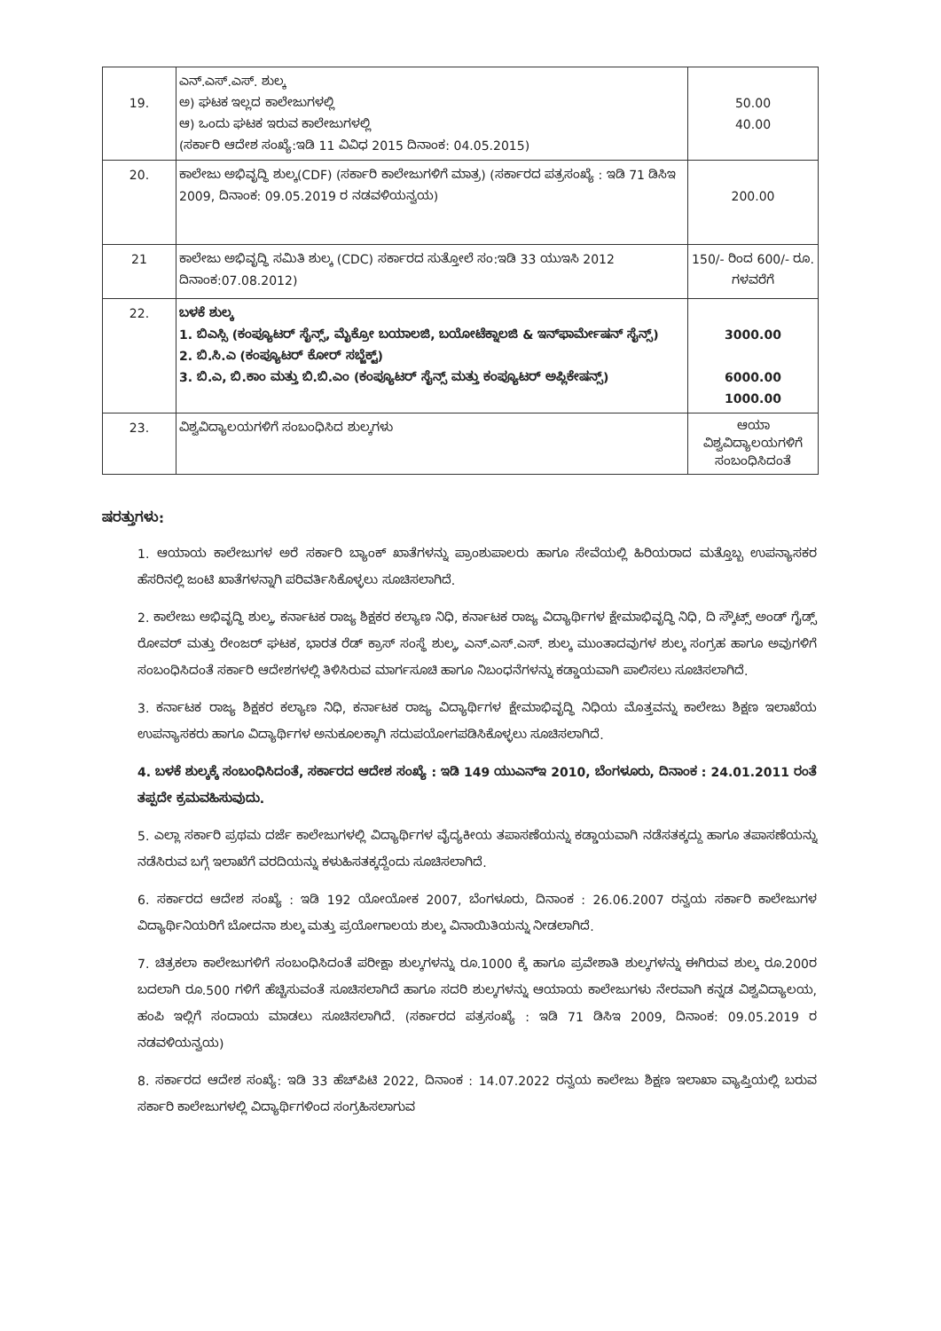| 19. | ಎನ್.ಎಸ್.ಎಸ್. ಶುಲ್ಕ ಅ) ಘಟಕ ಇಲ್ಲದ ಕಾಲೇಜುಗಳಲ್ಲಿ ಆ) ಒಂದು ಘಟಕ ಇರುವ ಕಾಲೇಜುಗಳಲ್ಲಿ (ಸರ್ಕಾರಿ ಆದೇಶ ಸಂಖ್ಯೆ:ಇಡಿ 11 ವಿವಿಧ 2015 ದಿನಾಂಕ: 04.05.2015) | 50.00 40.00 |
| 20. | ಕಾಲೇಜು ಅಭಿವೃದ್ಧಿ ಶುಲ್ಕ(CDF) (ಸರ್ಕಾರಿ ಕಾಲೇಜುಗಳಿಗೆ ಮಾತ್ರ) (ಸರ್ಕಾರದ ಪತ್ರಸಂಖ್ಯೆ : ಇಡಿ 71 ಡಿಸಿಇ 2009, ದಿನಾಂಕ: 09.05.2019 ರ ನಡವಳಿಯನ್ವಯ) | 200.00 |
| 21 | ಕಾಲೇಜು ಅಭಿವೃದ್ಧಿ ಸಮಿತಿ ಶುಲ್ಕ (CDC) ಸರ್ಕಾರದ ಸುತ್ತೋಲೆ ಸಂ:ಇಡಿ 33 ಯುಇಸಿ 2012 ದಿನಾಂಕ:07.08.2012) | 150/- ರಿಂದ 600/- ರೂ. ಗಳವರೆಗೆ |
| 22. | ಬಳಕೆ ಶುಲ್ಕ 1. ಬಿಎಸ್ಸಿ (ಕಂಪ್ಯೂಟರ್ ಸೈನ್ಸ್, ಮೈಕ್ರೋ ಬಯಾಲಜಿ, ಬಯೋಟೆಕ್ನಾಲಜಿ & ಇನ್‌ಫಾರ್ಮೇಷನ್ ಸೈನ್ಸ್) 2. ಬಿ.ಸಿ.ಎ (ಕಂಪ್ಯೂಟರ್ ಕೋರ್ ಸಬ್ಜೆಕ್ಟ್) 3. ಬಿ.ಎ, ಬಿ.ಕಾಂ ಮತ್ತು ಬಿ.ಬಿ.ಎಂ (ಕಂಪ್ಯೂಟರ್ ಸೈನ್ಸ್ ಮತ್ತು ಕಂಪ್ಯೂಟರ್ ಅಪ್ಲಿಕೇಷನ್ಸ್) | 3000.00 6000.00 1000.00 |
| 23. | ವಿಶ್ವವಿದ್ಯಾಲಯಗಳಿಗೆ ಸಂಬಂಧಿಸಿದ ಶುಲ್ಕಗಳು | ಆಯಾ ವಿಶ್ವವಿದ್ಯಾಲಯಗಳಿಗೆ ಸಂಬಂಧಿಸಿದಂತೆ |
ಷರತ್ತುಗಳು:
1. ಆಯಾಯ ಕಾಲೇಜುಗಳ ಅರೆ ಸರ್ಕಾರಿ ಬ್ಯಾಂಕ್ ಖಾತೆಗಳನ್ನು ಪ್ರಾಂಶುಪಾಲರು ಹಾಗೂ ಸೇವೆಯಲ್ಲಿ ಹಿರಿಯರಾದ ಮತ್ತೊಬ್ಬ ಉಪನ್ಯಾಸಕರ ಹೆಸರಿನಲ್ಲಿ ಜಂಟಿ ಖಾತೆಗಳನ್ನಾಗಿ ಪರಿವರ್ತಿಸಿಕೊಳ್ಳಲು ಸೂಚಿಸಲಾಗಿದೆ.
2. ಕಾಲೇಜು ಅಭಿವೃದ್ಧಿ ಶುಲ್ಕ, ಕರ್ನಾಟಕ ರಾಜ್ಯ ಶಿಕ್ಷಕರ ಕಲ್ಯಾಣ ನಿಧಿ, ಕರ್ನಾಟಕ ರಾಜ್ಯ ವಿದ್ಯಾರ್ಥಿಗಳ ಕ್ಷೇಮಾಭಿವೃದ್ಧಿ ನಿಧಿ, ದಿ ಸ್ಕೌಟ್ಸ್ ಅಂಡ್ ಗೈಡ್ಸ್ ರೋವರ್ ಮತ್ತು ರೇಂಜರ್ ಘಟಕ, ಭಾರತ ರೆಡ್ ಕ್ರಾಸ್ ಸಂಸ್ಥೆ ಶುಲ್ಕ, ಎನ್.ಎಸ್.ಎಸ್. ಶುಲ್ಕ ಮುಂತಾದವುಗಳ ಶುಲ್ಕ ಸಂಗ್ರಹ ಹಾಗೂ ಅವುಗಳಿಗೆ ಸಂಬಂಧಿಸಿದಂತೆ ಸರ್ಕಾರಿ ಆದೇಶಗಳಲ್ಲಿ ತಿಳಿಸಿರುವ ಮಾರ್ಗಸೂಚಿ ಹಾಗೂ ನಿಬಂಧನೆಗಳನ್ನು ಕಡ್ಡಾಯವಾಗಿ ಪಾಲಿಸಲು ಸೂಚಿಸಲಾಗಿದೆ.
3. ಕರ್ನಾಟಕ ರಾಜ್ಯ ಶಿಕ್ಷಕರ ಕಲ್ಯಾಣ ನಿಧಿ, ಕರ್ನಾಟಕ ರಾಜ್ಯ ವಿದ್ಯಾರ್ಥಿಗಳ ಕ್ಷೇಮಾಭಿವೃದ್ಧಿ ನಿಧಿಯ ಮೊತ್ತವನ್ನು ಕಾಲೇಜು ಶಿಕ್ಷಣ ಇಲಾಖೆಯ ಉಪನ್ಯಾಸಕರು ಹಾಗೂ ವಿದ್ಯಾರ್ಥಿಗಳ ಅನುಕೂಲಕ್ಕಾಗಿ ಸದುಪಯೋಗಪಡಿಸಿಕೊಳ್ಳಲು ಸೂಚಿಸಲಾಗಿದೆ.
4. ಬಳಕೆ ಶುಲ್ಕಕ್ಕೆ ಸಂಬಂಧಿಸಿದಂತೆ, ಸರ್ಕಾರದ ಆದೇಶ ಸಂಖ್ಯೆ : ಇಡಿ 149 ಯುಎನ್‌ಇ 2010, ಬೆಂಗಳೂರು, ದಿನಾಂಕ : 24.01.2011 ರಂತೆ ತಪ್ಪದೇ ಕ್ರಮವಹಿಸುವುದು.
5. ಎಲ್ಲಾ ಸರ್ಕಾರಿ ಪ್ರಥಮ ದರ್ಜೆ ಕಾಲೇಜುಗಳಲ್ಲಿ ವಿದ್ಯಾರ್ಥಿಗಳ ವೈದ್ಯಕೀಯ ತಪಾಸಣೆಯನ್ನು ಕಡ್ಡಾಯವಾಗಿ ನಡೆಸತಕ್ಕದ್ದು ಹಾಗೂ ತಪಾಸಣೆಯನ್ನು ನಡೆಸಿರುವ ಬಗ್ಗೆ ಇಲಾಖೆಗೆ ವರದಿಯನ್ನು ಕಳುಹಿಸತಕ್ಕದ್ದೆಂದು ಸೂಚಿಸಲಾಗಿದೆ.
6. ಸರ್ಕಾರದ ಆದೇಶ ಸಂಖ್ಯೆ : ಇಡಿ 192 ಯೋಯೋಕ 2007, ಬೆಂಗಳೂರು, ದಿನಾಂಕ : 26.06.2007 ರನ್ವಯ ಸರ್ಕಾರಿ ಕಾಲೇಜುಗಳ ವಿದ್ಯಾರ್ಥಿನಿಯರಿಗೆ ಬೋದನಾ ಶುಲ್ಕ ಮತ್ತು ಪ್ರಯೋಗಾಲಯ ಶುಲ್ಕ ವಿನಾಯಿತಿಯನ್ನು ನೀಡಲಾಗಿದೆ.
7. ಚಿತ್ರಕಲಾ ಕಾಲೇಜುಗಳಿಗೆ ಸಂಬಂಧಿಸಿದಂತೆ ಪರೀಕ್ಷಾ ಶುಲ್ಕಗಳನ್ನು ರೂ.1000 ಕ್ಕೆ ಹಾಗೂ ಪ್ರವೇಶಾತಿ ಶುಲ್ಕಗಳನ್ನು ಈಗಿರುವ ಶುಲ್ಕ ರೂ.200ರ ಬದಲಾಗಿ ರೂ.500 ಗಳಿಗೆ ಹೆಚ್ಚಿಸುವಂತೆ ಸೂಚಿಸಲಾಗಿದೆ ಹಾಗೂ ಸದರಿ ಶುಲ್ಕಗಳನ್ನು ಆಯಾಯ ಕಾಲೇಜುಗಳು ನೇರವಾಗಿ ಕನ್ನಡ ವಿಶ್ವವಿದ್ಯಾಲಯ, ಹಂಪಿ ಇಲ್ಲಿಗೆ ಸಂದಾಯ ಮಾಡಲು ಸೂಚಿಸಲಾಗಿದೆ. (ಸರ್ಕಾರದ ಪತ್ರಸಂಖ್ಯೆ : ಇಡಿ 71 ಡಿಸಿಇ 2009, ದಿನಾಂಕ: 09.05.2019 ರ ನಡವಳಿಯನ್ವಯ)
8. ಸರ್ಕಾರದ ಆದೇಶ ಸಂಖ್ಯೆ: ಇಡಿ 33 ಹೆಚ್‌ಪಿಟಿ 2022, ದಿನಾಂಕ : 14.07.2022 ರನ್ವಯ ಕಾಲೇಜು ಶಿಕ್ಷಣ ಇಲಾಖಾ ವ್ಯಾಪ್ತಿಯಲ್ಲಿ ಬರುವ ಸರ್ಕಾರಿ ಕಾಲೇಜುಗಳಲ್ಲಿ ವಿದ್ಯಾರ್ಥಿಗಳಿಂದ ಸಂಗ್ರಹಿಸಲಾಗುವ